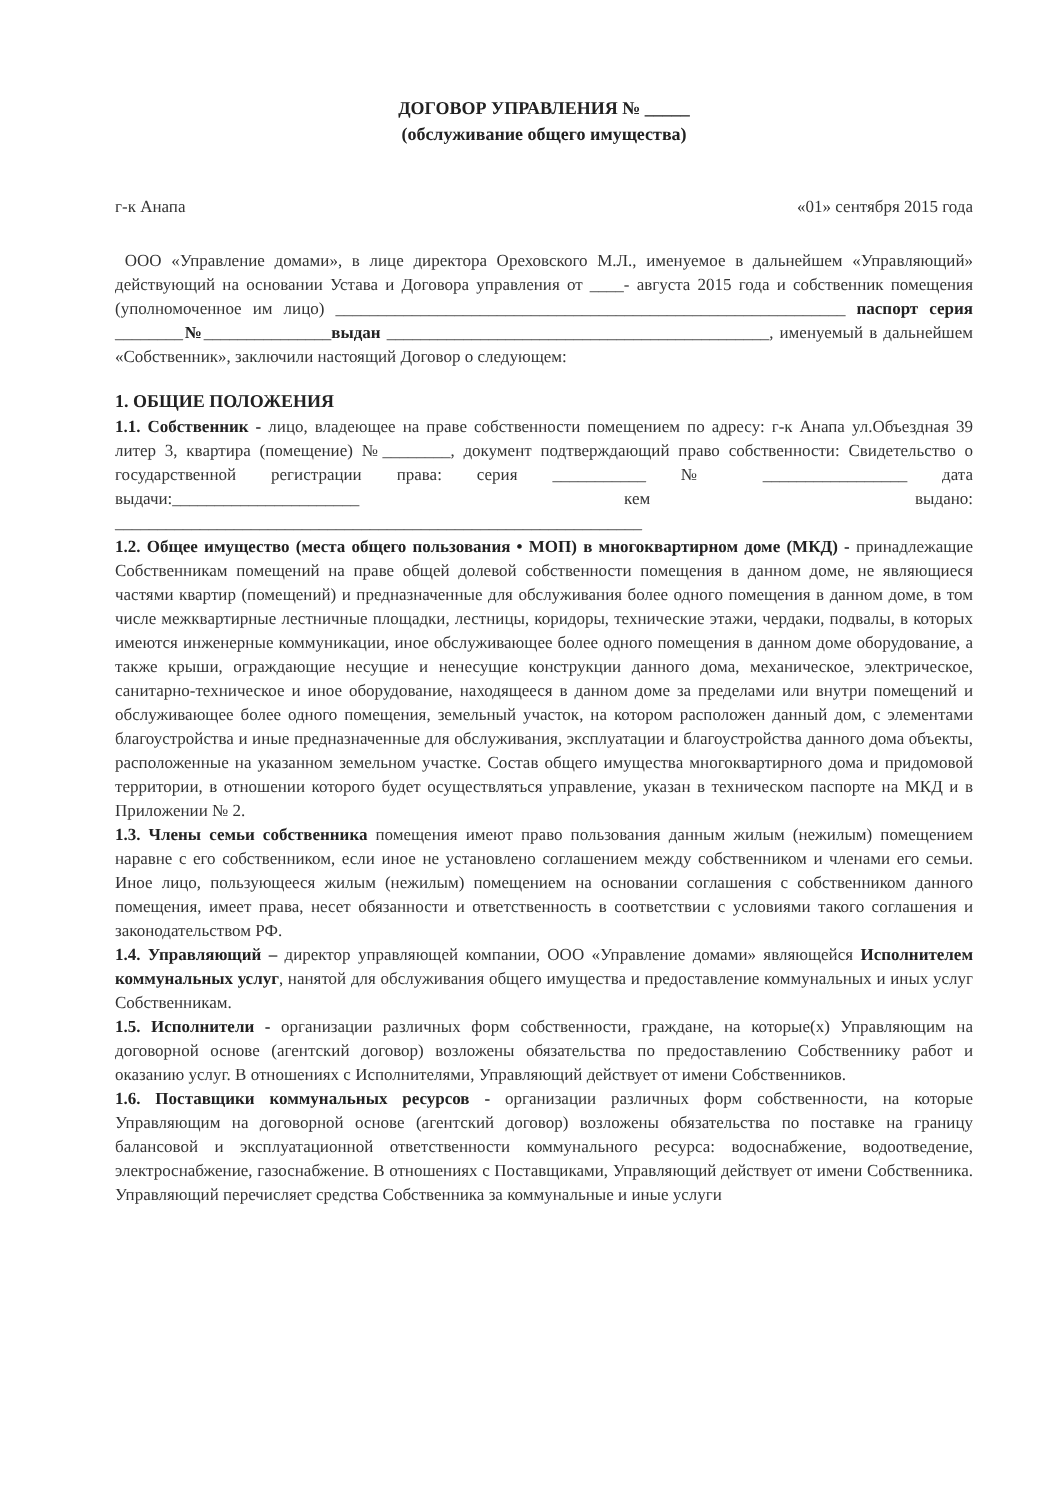ДОГОВОР УПРАВЛЕНИЯ № _____
(обслуживание общего имущества)
г-к Анапа «01» сентября 2015 года
ООО «Управление домами», в лице директора Ореховского М.Л., именуемое в дальнейшем «Управляющий» действующий на основании Устава и Договора управления от ____- августа 2015 года и собственник помещения (уполномоченное им лицо) ____________________________________________________________ паспорт серия ________№_______________выдан _____________________________________________, именуемый в дальнейшем «Собственник», заключили настоящий Договор о следующем:
1. ОБЩИЕ ПОЛОЖЕНИЯ
1.1. Собственник - лицо, владеющее на праве собственности помещением по адресу: г-к Анапа ул.Объездная 39 литер 3, квартира (помещение) №________, документ подтверждающий право собственности: Свидетельство о государственной регистрации права: серия ___________ № _________________ дата выдачи:______________________ кем выдано: ______________________________________________________________
1.2. Общее имущество (места общего пользования • МОП) в многоквартирном доме (МКД) - принадлежащие Собственникам помещений на праве общей долевой собственности помещения в данном доме, не являющиеся частями квартир (помещений) и предназначенные для обслуживания более одного помещения в данном доме, в том числе межквартирные лестничные площадки, лестницы, коридоры, технические этажи, чердаки, подвалы, в которых имеются инженерные коммуникации, иное обслуживающее более одного помещения в данном доме оборудование, а также крыши, ограждающие несущие и ненесущие конструкции данного дома, механическое, электрическое, санитарно-техническое и иное оборудование, находящееся в данном доме за пределами или внутри помещений и обслуживающее более одного помещения, земельный участок, на котором расположен данный дом, с элементами благоустройства и иные предназначенные для обслуживания, эксплуатации и благоустройства данного дома объекты, расположенные на указанном земельном участке. Состав общего имущества многоквартирного дома и придомовой территории, в отношении которого будет осуществляться управление, указан в техническом паспорте на МКД и в Приложении № 2.
1.3. Члены семьи собственника помещения имеют право пользования данным жилым (нежилым) помещением наравне с его собственником, если иное не установлено соглашением между собственником и членами его семьи. Иное лицо, пользующееся жилым (нежилым) помещением на основании соглашения с собственником данного помещения, имеет права, несет обязанности и ответственность в соответствии с условиями такого соглашения и законодательством РФ.
1.4. Управляющий – директор управляющей компании, ООО «Управление домами» являющейся Исполнителем коммунальных услуг, нанятой для обслуживания общего имущества и предоставление коммунальных и иных услуг Собственникам.
1.5. Исполнители - организации различных форм собственности, граждане, на которые(х) Управляющим на договорной основе (агентский договор) возложены обязательства по предоставлению Собственнику работ и оказанию услуг. В отношениях с Исполнителями, Управляющий действует от имени Собственников.
1.6. Поставщики коммунальных ресурсов - организации различных форм собственности, на которые Управляющим на договорной основе (агентский договор) возложены обязательства по поставке на границу балансовой и эксплуатационной ответственности коммунального ресурса: водоснабжение, водоотведение, электроснабжение, газоснабжение. В отношениях с Поставщиками, Управляющий действует от имени Собственника. Управляющий перечисляет средства Собственника за коммунальные и иные услуги